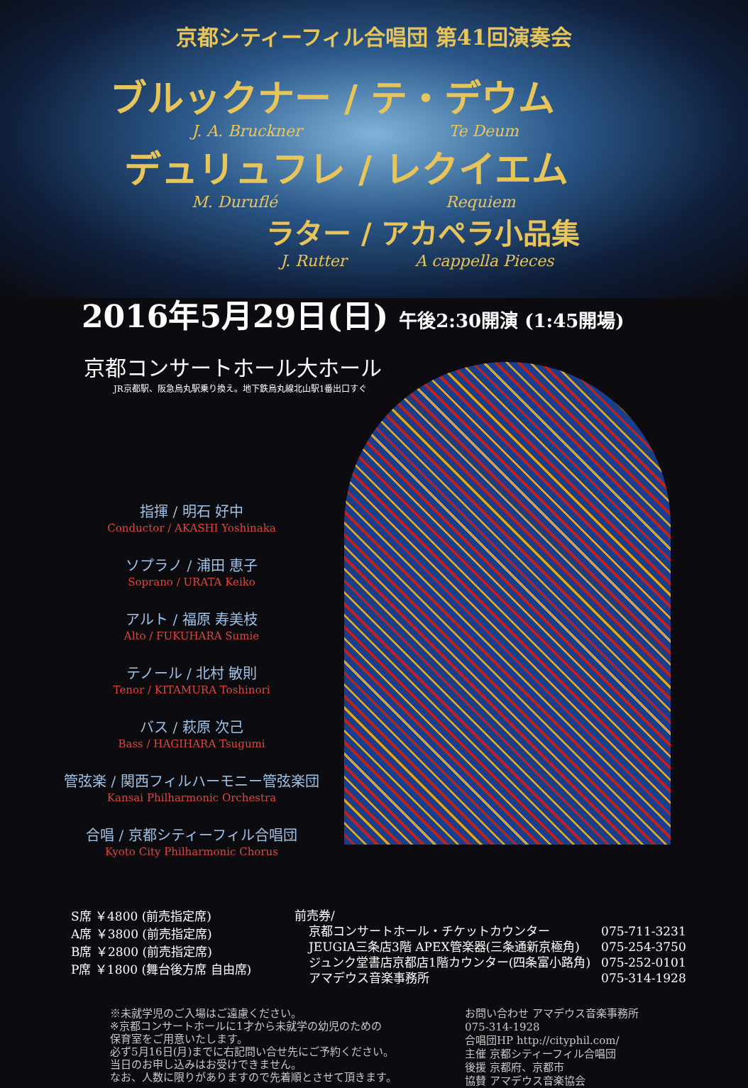京都シティーフィル合唱団 第41回演奏会
ブルックナー / テ・デウム
J. A. Bruckner Te Deum
デュリュフレ / レクイエム
M. Duruflé Requiem
ラター / アカペラ小品集
J. Rutter A cappella Pieces
2016年5月29日(日) 午後2:30開演 (1:45開場)
京都コンサートホール大ホール
JR京都駅、阪急烏丸駅乗り換え。地下鉄烏丸線北山駅1番出口すぐ
指揮 / 明石 好中
Conductor / AKASHI Yoshinaka
ソプラノ / 浦田 恵子
Soprano / URATA Keiko
アルト / 福原 寿美枝
Alto / FUKUHARA Sumie
テノール / 北村 敏則
Tenor / KITAMURA Toshinori
バス / 萩原 次己
Bass / HAGIHARA Tsugumi
管弦楽 / 関西フィルハーモニー管弦楽団
Kansai Philharmonic Orchestra
合唱 / 京都シティーフィル合唱団
Kyoto City Philharmonic Chorus
S席 ￥4800 (前売指定席)
A席 ￥3800 (前売指定席)
B席 ￥2800 (前売指定席)
P席 ￥1800 (舞台後方席 自由席)
前売券/
京都コンサートホール・チケットカウンター
JEUGIA三条店3階 APEX管楽器(三条通新京極角)
ジュンク堂書店京都店1階カウンター(四条富小路角)
アマデウス音楽事務所
075-711-3231
075-254-3750
075-252-0101
075-314-1928
※未就学児のご入場はご遠慮ください。
※京都コンサートホールに1才から未就学の幼児のための
保育室をご用意いたします。
必ず5月16日(月)までに右記問い合せ先にご予約ください。
当日のお申し込みはお受けできません。
なお、人数に限りがありますので先着順とさせて頂きます。
お問い合わせ アマデウス音楽事務所
075-314-1928
合唱団HP http://cityphil.com/
主催 京都シティーフィル合唱団
後援 京都府、京都市
協賛 アマデウス音楽協会